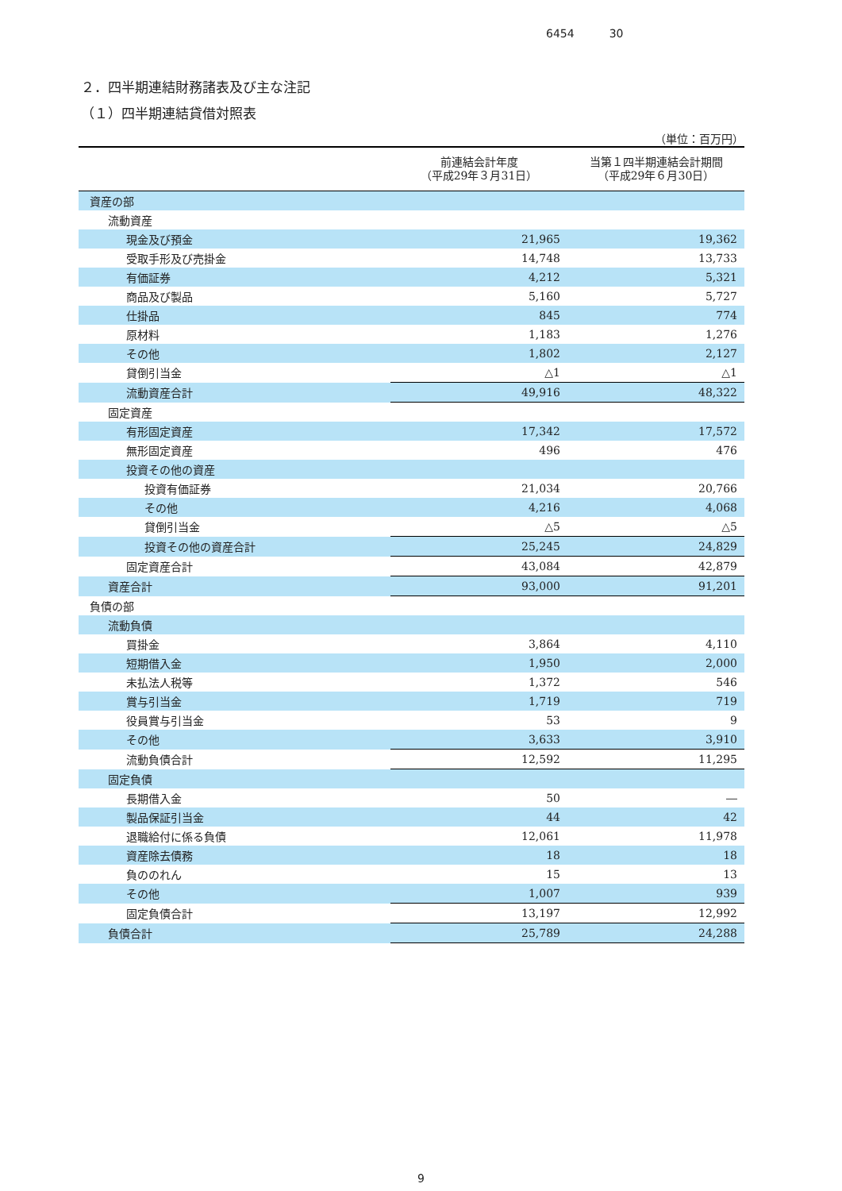6454 30
２．四半期連結財務諸表及び主な注記
（１）四半期連結貸借対照表
（単位：百万円）
| | 前連結会計年度 （平成29年３月31日） | 当第１四半期連結会計期間 （平成29年６月30日） |
| --- | --- | --- |
| 資産の部 | | |
| 流動資産 | | |
| 現金及び預金 | 21,965 | 19,362 |
| 受取手形及び売掛金 | 14,748 | 13,733 |
| 有価証券 | 4,212 | 5,321 |
| 商品及び製品 | 5,160 | 5,727 |
| 仕掛品 | 845 | 774 |
| 原材料 | 1,183 | 1,276 |
| その他 | 1,802 | 2,127 |
| 貸倒引当金 | △1 | △1 |
| 流動資産合計 | 49,916 | 48,322 |
| 固定資産 | | |
| 有形固定資産 | 17,342 | 17,572 |
| 無形固定資産 | 496 | 476 |
| 投資その他の資産 | | |
| 投資有価証券 | 21,034 | 20,766 |
| その他 | 4,216 | 4,068 |
| 貸倒引当金 | △5 | △5 |
| 投資その他の資産合計 | 25,245 | 24,829 |
| 固定資産合計 | 43,084 | 42,879 |
| 資産合計 | 93,000 | 91,201 |
| 負債の部 | | |
| 流動負債 | | |
| 買掛金 | 3,864 | 4,110 |
| 短期借入金 | 1,950 | 2,000 |
| 未払法人税等 | 1,372 | 546 |
| 賞与引当金 | 1,719 | 719 |
| 役員賞与引当金 | 53 | 9 |
| その他 | 3,633 | 3,910 |
| 流動負債合計 | 12,592 | 11,295 |
| 固定負債 | | |
| 長期借入金 | 50 | ― |
| 製品保証引当金 | 44 | 42 |
| 退職給付に係る負債 | 12,061 | 11,978 |
| 資産除去債務 | 18 | 18 |
| 負ののれん | 15 | 13 |
| その他 | 1,007 | 939 |
| 固定負債合計 | 13,197 | 12,992 |
| 負債合計 | 25,789 | 24,288 |
9